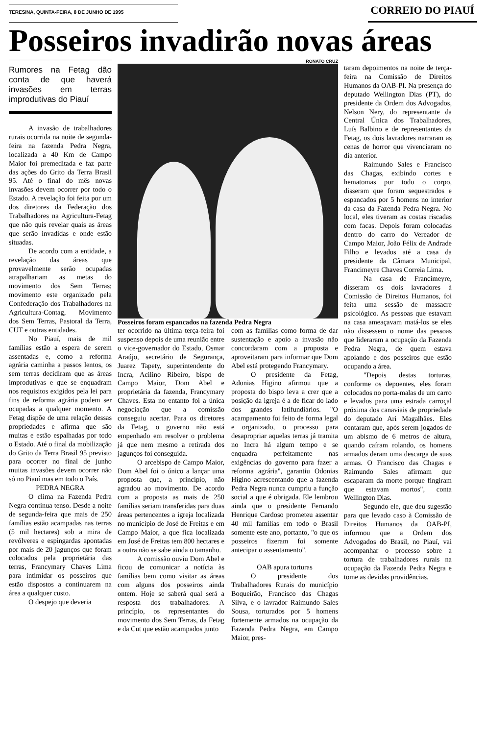TERESINA, QUINTA-FEIRA, 8 DE JUNHO DE 1995
CORREIO DO PIAUÍ
Posseiros invadirão novas áreas
Rumores na Fetag dão conta de que haverá invasões em terras improdutivas do Piauí
A invasão de trabalhadores rurais ocorrida na noite de segunda-feira na fazenda Pedra Negra, localizada a 40 Km de Campo Maior foi premeditada e faz parte das ações do Grito da Terra Brasil 95. Até o final do mês novas invasões devem ocorrer por todo o Estado. A revelação foi feita por um dos diretores da Federação dos Trabalhadores na Agricultura-Fetag que não quis revelar quais as áreas que serão invadidas e onde estão situadas.
De acordo com a entidade, a revelação das áreas que provavelmente serão ocupadas atrapalhariam as metas do movimento dos Sem Terras; movimento este organizado pela Confederação dos Trabalhadores na Agricultura-Contag, Movimento dos Sem Terras, Pastoral da Terra, CUT e outras entidades.
No Piauí, mais de mil famílias estão a espera de serem assentadas e, como a reforma agrária caminha a passos lentos, os sem terras decidiram que as áreas improdutivas e que se enquadram nos requisitos exigidos pela lei para fins de reforma agrária podem ser ocupadas a qualquer momento. A Fetag dispõe de uma relação dessas propriedades e afirma que são muitas e estão espalhadas por todo o Estado. Até o final da mobilização do Grito da Terra Brasil 95 previsto para ocorrer no final de junho muitas invasões devem ocorrer não só no Piauí mas em todo o País.
PEDRA NEGRA
O clima na Fazenda Pedra Negra continua tenso. Desde a noite de segunda-feira que mais de 250 famílias estão acampadas nas terras (5 mil hectares) sob a mira de revólveres e espingardas apontadas por mais de 20 jagunços que foram colocados pela proprietária das terras, Francymary Chaves Lima para intimidar os posseiros que estão dispostos a continuarem na área a qualquer custo.
O despejo que deveria
RONATO CRUZ
Posseiros foram espancados na fazenda Pedra Negra
ter ocorrido na última terça-feira foi suspenso depois de uma reunião entre o vice-governador do Estado, Osmar Araújo, secretário de Segurança, Juarez Tapety, superintendente do Incra, Acilino Ribeiro, bispo de Campo Maior, Dom Abel e proprietária da fazenda, Francymary Chaves. Esta no entanto foi a única negociação que a comissão conseguiu acertar. Para os diretores da Fetag, o governo não está empenhado em resolver o problema já que nem mesmo a retirada dos jagunços foi conseguida.
O arcebispo de Campo Maior, Dom Abel foi o único a lançar uma proposta que, a princípio, não agradou ao movimento. De acordo com a proposta as mais de 250 famílias seriam transferidas para duas áreas pertencentes a igreja localizada no município de José de Freitas e em Campo Maior, a que fica localizada em José de Freitas tem 800 hectares e a outra não se sabe ainda o tamanho.
A comissão ouviu Dom Abel e ficou de comunicar a notícia às famílias bem como visitar as áreas com alguns dos posseiros ainda ontem. Hoje se saberá qual será a resposta dos trabalhadores. A princípio, os representantes do movimento dos Sem Terras, da Fetag e da Cut que estão acampados junto
com as famílias como forma de dar sustentação e apoio a invasão não concordaram com a proposta e aproveitaram para informar que Dom Abel está protegendo Francymary.
O presidente da Fetag, Adonias Higino afirmou que a proposta do bispo leva a crer que a posição da igreja é a de ficar do lado dos grandes latifundiários. "O acampamento foi feito de forma legal e organizado, o processo para desapropriar aquelas terras já tramita no Incra há algum tempo e se enquadra perfeitamente nas exigências do governo para fazer a reforma agrária", garantiu Odonias Higino acrescentando que a fazenda Pedra Negra nunca cumpriu a função social a que é obrigada. Ele lembrou ainda que o presidente Fernando Henrique Cardoso prometeu assentar 40 mil famílias em todo o Brasil somente este ano, portanto, "o que os posseiros fizeram foi somente antecipar o assentamento".
OAB apura torturas
O presidente dos Trabalhadores Rurais do município Boqueirão, Francisco das Chagas Silva, e o lavrador Raimundo Sales Sousa, torturados por 5 homens fortemente armados na ocupação da Fazenda Pedra Negra, em Campo Maior, pres-
taram depoimentos na noite de terça-feira na Comissão de Direitos Humanos da OAB-PI. Na presença do deputado Wellington Dias (PT), do presidente da Ordem dos Advogados, Nelson Nery, do representante da Central Única dos Trabalhadores, Luís Balbino e de representantes da Fetag, os dois lavradores narraram as cenas de horror que vivenciaram no dia anterior.
Raimundo Sales e Francisco das Chagas, exibindo cortes e hematomas por todo o corpo, disseram que foram sequestrados e espancados por 5 homens no interior da casa da Fazenda Pedra Negra. No local, eles tiveram as costas riscadas com facas. Depois foram colocadas dentro do carro do Vereador de Campo Maior, João Félix de Andrade Filho e levados até a casa da presidente da Câmara Municipal, Francimeyre Chaves Correia Lima.
Na casa de Francimeyre, disseram os dois lavradores à Comissão de Direitos Humanos, foi feita uma sessão de massacre psicológico. As pessoas que estavam na casa ameaçavam matá-los se eles não dissessem o nome das pessoas que lideraram a ocupação da Fazenda Pedra Negra, de quem estava apoiando e dos posseiros que estão ocupando a área.
"Depois destas torturas, conforme os depoentes, eles foram colocados no porta-malas de um carro e levados para uma estrada carroçal próxima dos canaviais de propriedade do deputado Ari Magalhães. Eles contaram que, após serem jogados de um abismo de 6 metros de altura, quando caíram rolando, os homens armados deram uma descarga de suas armas. O Francisco das Chagas e Raimundo Sales afirmam que escaparam da morte porque fingiram que estavam mortos", conta Wellington Dias.
Segundo ele, que deu sugestão para que levado caso à Comissão de Direitos Humanos da OAB-PI, informou que a Ordem dos Advogados do Brasil, no Piauí, vai acompanhar o processo sobre a tortura de trabalhadores rurais na ocupação da Fazenda Pedra Negra e tome as devidas providências.